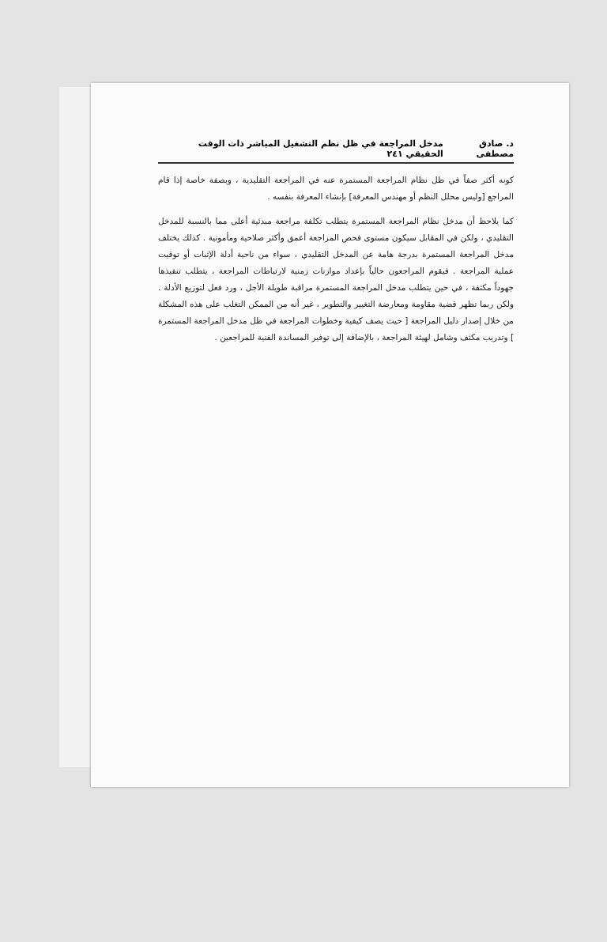د. صادق مصطفى مدخل المراجعة في ظل نظم التشغيل المباشر ذات الوقت الحقيقي ٢٤١
كونه أكثر صفاً في ظل نظام المراجعة المستمرة عنه في المراجعة التقليدية ، وبصفة خاصة إذا قام المراجع [وليس محلل النظم أو مهندس المعرفة] بإنشاء المعرفة بنفسه .
كما يلاحظ أن مدخل نظام المراجعة المستمرة يتطلب تكلفة مراجعة مبدئية أعلى مما بالنسبة للمدخل التقليدي ، ولكن في المقابل سيكون مستوى فحص المراجعة أعمق وأكثر صلاحية ومأمونية . كذلك يختلف مدخل المراجعة المستمرة بدرجة هامة عن المدخل التقليدي ، سواء من ناحية أدلة الإثبات أو توقيت عملية المراجعة . فيقوم المراجعون حالياً بإعداد موازنات زمنية لارتباطات المراجعة ، يتطلب تنفيذها جهوداً مكثفة ، في حين يتطلب مدخل المراجعة المستمرة مراقبة طويلة الأجل ، ورد فعل لتوزيع الأدلة . ولكن ربما تظهر قضية مقاومة ومعارضة التغيير والتطوير ، غير أنه من الممكن التغلب على هذه المشكلة من خلال إصدار دليل المراجعة [ حيث يصف كيفية وخطوات المراجعة في ظل مدخل المراجعة المستمرة ] وتدريب مكثف وشامل لهيئة المراجعة ، بالإضافة إلى توفير المساندة الفنية للمراجعين .